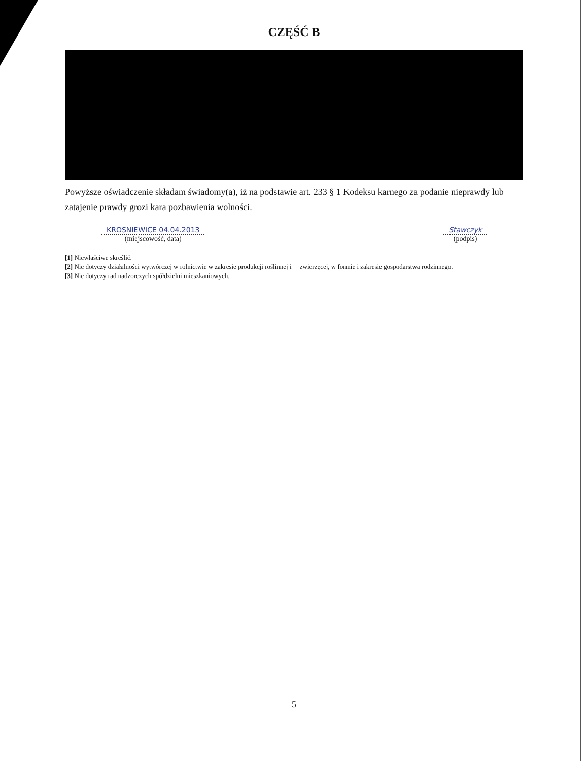CZĘŚĆ B
Powyższe oświadczenie składam świadomy(a), iż na podstawie art. 233 § 1 Kodeksu karnego za podanie nieprawdy lub zatajenie prawdy grozi kara pozbawienia wolności.
KROSNIEWICE 04.04.2013
(miejscowość, data)
Stawczyk
(podpis)
[1] Niewłaściwe skreślić.
[2] Nie dotyczy działalności wytwórczej w rolnictwie w zakresie produkcji roślinnej i zwierzęcej, w formie i zakresie gospodarstwa rodzinnego.
[3] Nie dotyczy rad nadzorczych spółdzielni mieszkaniowych.
5